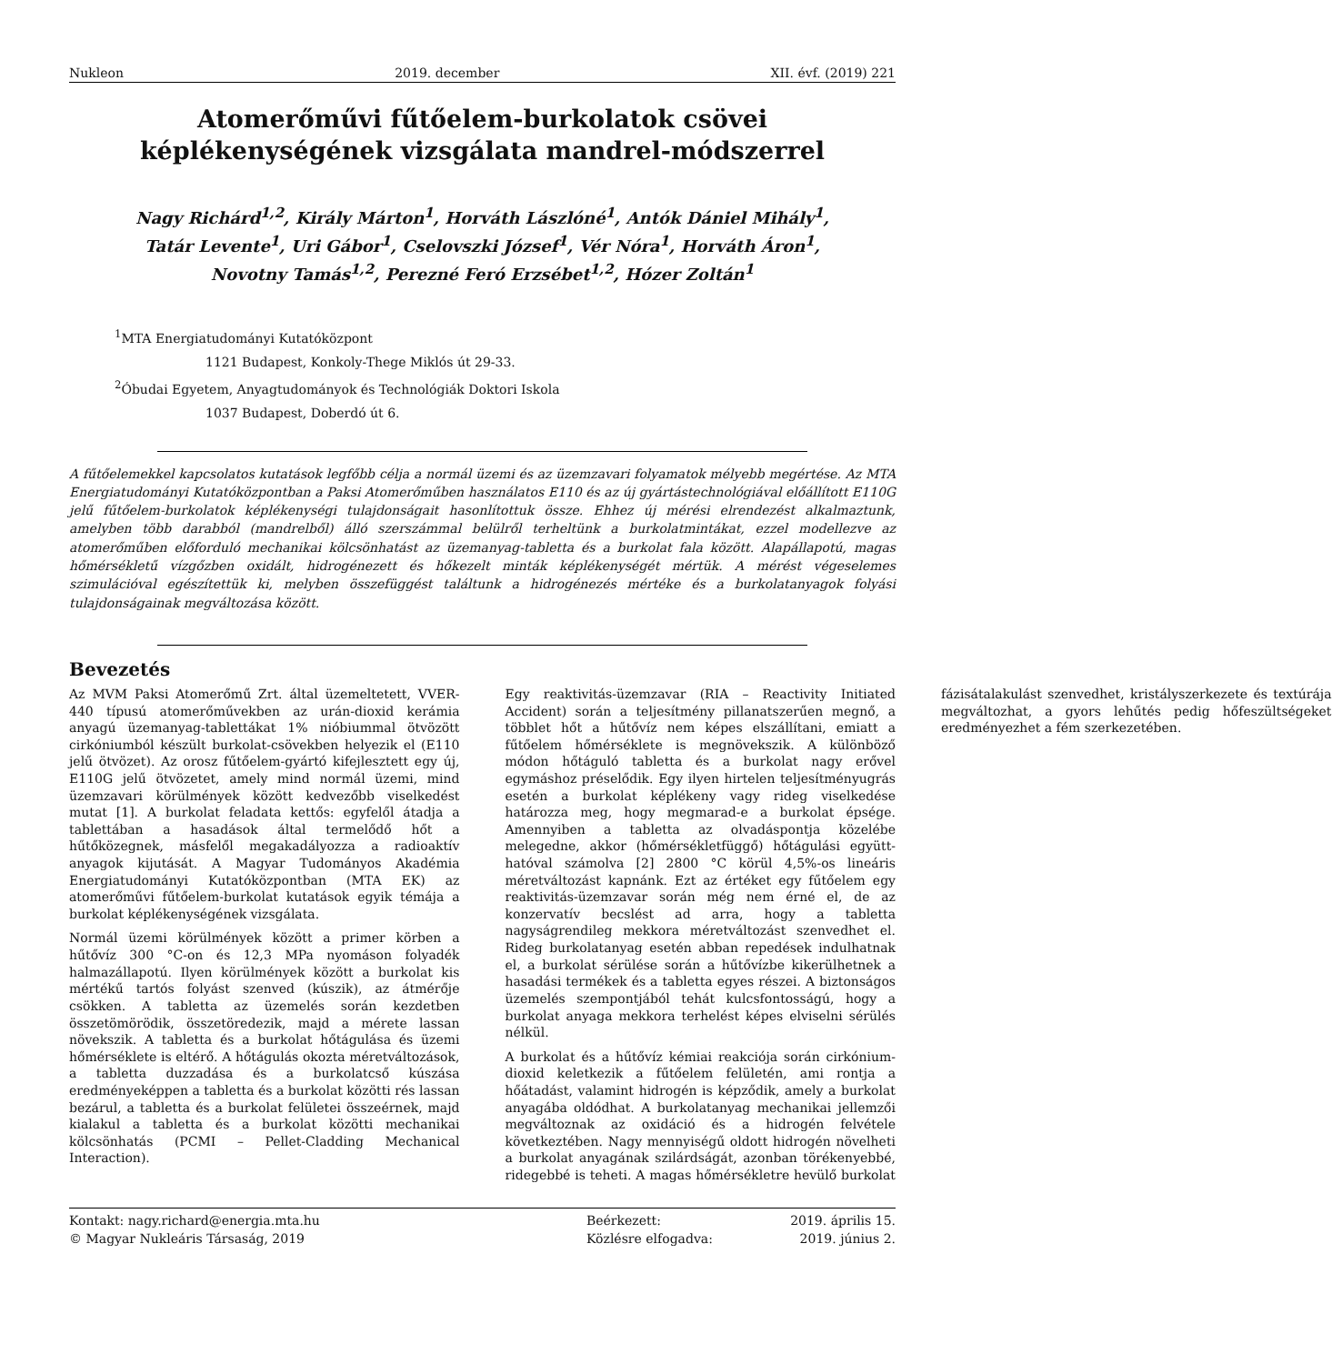Nukleon 2019. december XII. évf. (2019) 221
Atomerőművi fűtőelem-burkolatok csövei képlékenységének vizsgálata mandrel-módszerrel
Nagy Richárd<sup>1,2</sup>, Király Márton<sup>1</sup>, Horváth Lászlóné<sup>1</sup>, Antók Dániel Mihály<sup>1</sup>,
Tatár Levente<sup>1</sup>, Uri Gábor<sup>1</sup>, Cselovszki József<sup>1</sup>, Vér Nóra<sup>1</sup>, Horváth Áron<sup>1</sup>,
Novotny Tamás<sup>1,2</sup>, Perezné Feró Erzsébet<sup>1,2</sup>, Hózer Zoltán<sup>1</sup>
<sup>1</sup> MTA Energiatudományi Kutatóközpont
1121 Budapest, Konkoly-Thege Miklós út 29-33.
<sup>2</sup> Óbudai Egyetem, Anyagtudományok és Technológiák Doktori Iskola
1037 Budapest, Doberdó út 6.
A fűtőelemekkel kapcsolatos kutatások legfőbb célja a normál üzemi és az üzemzavari folyamatok mélyebb megértése. Az MTA Energiatudományi Kutatóközpontban a Paksi Atomerőműben használatos E110 és az új gyártástechnológiával előállított E110G jelű fűtőelem-burkolatok képlékenységi tulajdonságait hasonlítottuk össze. Ehhez új mérési elrendezést alkalmaztunk, amelyben több darabból (mandrelből) álló szerszámmal belülről terheltünk a burkolatmintákat, ezzel modellezve az atomerőműben előforduló mechanikai kölcsönhatást az üzemanyag-tabletta és a burkolat fala között. Alapállapotú, magas hőmérsékletű vízgőzben oxidált, hidrogénezett és hőkezelt minták képlékenységét mértük. A mérést végeselemes szimulációval egészítettük ki, melyben összefüggést találtunk a hidrogénezés mértéke és a burkolatanyagok folyási tulajdonságainak megváltozása között.
Bevezetés
Az MVM Paksi Atomerőmű Zrt. által üzemeltetett, VVER-440 típusú atomerőművekben az urán-dioxid kerámia anyagú üzemanyag-tablettákat 1% nióbiummal ötvözött cirkóniumból készült burkolat-csövekben helyezik el (E110 jelű ötvözet). Az orosz fűtőelem-gyártó kifejlesztett egy új, E110G jelű ötvözetet, amely mind normál üzemi, mind üzemzavari körülmények között kedvezőbb viselkedést mutat [1]. A burkolat feladata kettős: egyfelől átadja a tablettában a hasadások által termelődő hőt a hűtőközegnek, másfelől megakadályozza a radioaktív anyagok kijutását. A Magyar Tudományos Akadémia Energiatudományi Kutatóközpontban (MTA EK) az atomerőművi fűtőelem-burkolat kutatások egyik témája a burkolat képlékenységének vizsgálata.
Normál üzemi körülmények között a primer körben a hűtővíz 300 °C-on és 12,3 MPa nyomáson folyadék halmazállapotú. Ilyen körülmények között a burkolat kis mértékű tartós folyást szenved (kúszik), az átmérője csökken. A tabletta az üzemelés során kezdetben összetömörödik, összetöredezik, majd a mérete lassan növekszik. A tabletta és a burkolat hőtágulása és üzemi hőmérséklete is eltérő. A hőtágulás okozta méretváltozások, a tabletta duzzadása és a burkolatcső kúszása eredményeképpen a tabletta és a burkolat közötti rés lassan bezárul, a tabletta és a burkolat felületei összeérnek, majd kialakul a tabletta és a burkolat közötti mechanikai kölcsönhatás (PCMI – Pellet-Cladding Mechanical Interaction).
Egy reaktivitás-üzemzavar (RIA – Reactivity Initiated Accident) során a teljesítmény pillanatszerűen megnő, a többlet hőt a hűtővíz nem képes elszállítani, emiatt a fűtőelem hőmérséklete is megnövekszik. A különböző módon hőtáguló tabletta és a burkolat nagy erővel egymáshoz préselődik. Egy ilyen hirtelen teljesítményugrás esetén a burkolat képlékeny vagy rideg viselkedése határozza meg, hogy megmarad-e a burkolat épsége. Amennyiben a tabletta az olvadáspontja közelébe melegedne, akkor (hőmérsékletfüggő) hőtágulási együtt-hatóval számolva [2] 2800 °C körül 4,5%-os lineáris méretváltozást kapnánk. Ezt az értéket egy fűtőelem egy reaktivitás-üzemzavar során még nem érné el, de az konzervatív becslést ad arra, hogy a tabletta nagyságrendileg mekkora méretváltozást szenvedhet el. Rideg burkolatanyag esetén abban repedések indulhatnak el, a burkolat sérülése során a hűtővízbe kikerülhetnek a hasadási termékek és a tabletta egyes részei. A biztonságos üzemelés szempontjából tehát kulcsfontosságú, hogy a burkolat anyaga mekkora terhelést képes elviselni sérülés nélkül.
A burkolat és a hűtővíz kémiai reakciója során cirkónium-dioxid keletkezik a fűtőelem felületén, ami rontja a hőátadást, valamint hidrogén is képződik, amely a burkolat anyagába oldódhat. A burkolatanyag mechanikai jellemzői megváltoznak az oxidáció és a hidrogén felvétele következtében. Nagy mennyiségű oldott hidrogén növelheti a burkolat anyagának szilárdságát, azonban törékenyebbé, ridegebbé is teheti. A magas hőmérsékletre hevülő burkolat fázisátalakulást szenvedhet, kristályszerkezete és textúrája megváltozhat, a gyors lehűtés pedig hőfeszültségeket eredményezhet a fém szerkezetében.
Kontakt: nagy.richard@energia.mta.hu Beérkezett: 2019. április 15. © Magyar Nukleáris Társaság, 2019 Közlésre elfogadva: 2019. június 2.